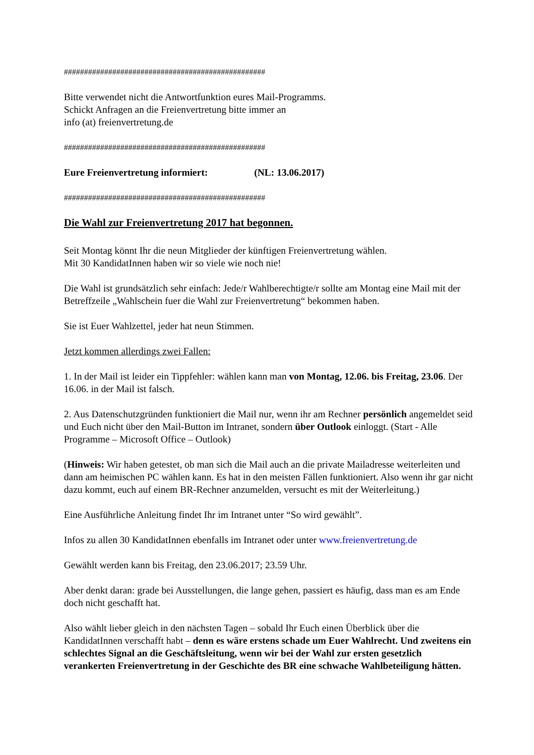##################################################
Bitte verwendet nicht die Antwortfunktion eures Mail-Programms.
Schickt Anfragen an die Freienvertretung bitte immer an
info (at) freienvertretung.de
##################################################
Eure Freienvertretung informiert: (NL: 13.06.2017)
##################################################
Die Wahl zur Freienvertretung 2017 hat begonnen.
Seit Montag könnt Ihr die neun Mitglieder der künftigen Freienvertretung wählen.
Mit 30 KandidatInnen haben wir so viele wie noch nie!
Die Wahl ist grundsätzlich sehr einfach: Jede/r Wahlberechtigte/r sollte am Montag eine Mail mit der Betreffzeile „Wahlschein fuer die Wahl zur Freienvertretung“ bekommen haben.
Sie ist Euer Wahlzettel, jeder hat neun Stimmen.
Jetzt kommen allerdings zwei Fallen:
1. In der Mail ist leider ein Tippfehler: wählen kann man von Montag, 12.06. bis Freitag, 23.06. Der 16.06. in der Mail ist falsch.
2. Aus Datenschutzgründen funktioniert die Mail nur, wenn ihr am Rechner persönlich angemeldet seid und Euch nicht über den Mail-Button im Intranet, sondern über Outlook einloggt. (Start - Alle Programme – Microsoft Office – Outlook)
(Hinweis: Wir haben getestet, ob man sich die Mail auch an die private Mailadresse weiterleiten und dann am heimischen PC wählen kann. Es hat in den meisten Fällen funktioniert. Also wenn ihr gar nicht dazu kommt, euch auf einem BR-Rechner anzumelden, versucht es mit der Weiterleitung.)
Eine Ausführliche Anleitung findet Ihr im Intranet unter “So wird gewählt”.
Infos zu allen 30 KandidatInnen ebenfalls im Intranet oder unter www.freienvertretung.de
Gewählt werden kann bis Freitag, den 23.06.2017; 23.59 Uhr.
Aber denkt daran: grade bei Ausstellungen, die lange gehen, passiert es häufig, dass man es am Ende doch nicht geschafft hat.
Also wählt lieber gleich in den nächsten Tagen – sobald Ihr Euch einen Überblick über die KandidatInnen verschafft habt – denn es wäre erstens schade um Euer Wahlrecht. Und zweitens ein schlechtes Signal an die Geschäftsleitung, wenn wir bei der Wahl zur ersten gesetzlich verankerten Freienvertretung in der Geschichte des BR eine schwache Wahlbeteiligung hätten.